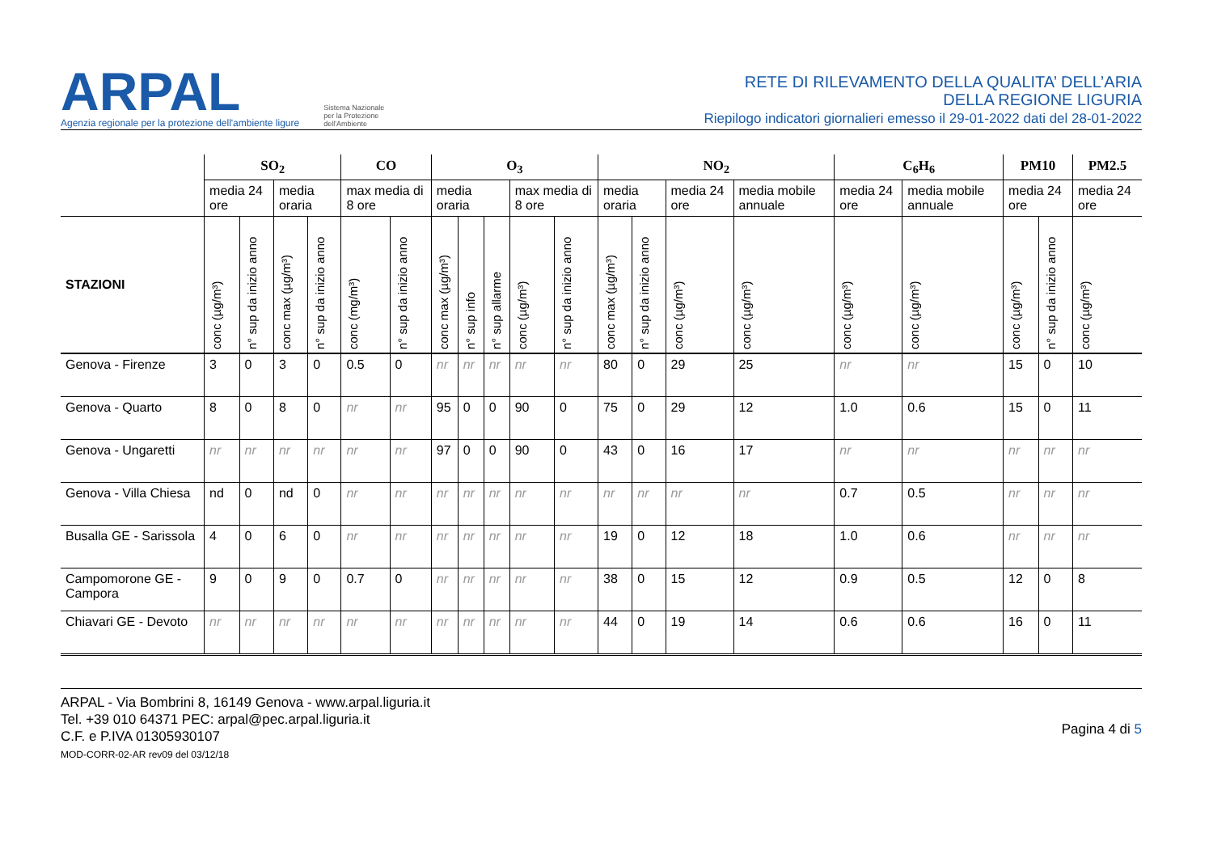ARPAL
Agenzia regionale per la protezione dell'ambiente ligure
Sistema Nazionale
per la Protezione
dell'Ambiente
RETE DI RILEVAMENTO DELLA QUALITA’ DELL’ARIA
DELLA REGIONE LIGURIA
Riepilogo indicatori giornalieri emesso il 29-01-2022 dati del 28-01-2022
| | SO<sub>2</sub> | | | | CO | | O<sub>3</sub> | | | | | NO<sub>2</sub> | | | | C<sub>6</sub>H<sub>6</sub> | | PM10 | | PM2.5 |
| --- | --- | --- | --- | --- | --- | --- | --- | --- | --- | --- | --- | --- | --- | --- | --- | --- | --- | --- | --- | --- |
| | media 24 ore | | media oraria | | max media di 8 ore | | media oraria | | | max media di 8 ore | | media oraria | | media 24 ore | media mobile annuale | media 24 ore | media mobile annuale | media 24 ore | | media 24 ore |
| STAZIONI | conc (µg/m³) | n° sup da inizio anno | conc max (µg/m³) | n° sup da inizio anno | conc (mg/m³) | n° sup da inizio anno | conc max (µg/m³) | n° sup info | n° sup allarme | conc (µg/m³) | n° sup da inizio anno | conc max (µg/m³) | n° sup da inizio anno | conc (µg/m³) | conc (µg/m³) | conc (µg/m³) | conc (µg/m³) | conc (µg/m³) | n° sup da inizio anno | conc (µg/m³) |
| Genova - Firenze | 3 | 0 | 3 | 0 | 0.5 | 0 | nr | nr | nr | nr | nr | 80 | 0 | 29 | 25 | nr | nr | 15 | 0 | 10 |
| Genova - Quarto | 8 | 0 | 8 | 0 | nr | nr | 95 | 0 | 0 | 90 | 0 | 75 | 0 | 29 | 12 | 1.0 | 0.6 | 15 | 0 | 11 |
| Genova - Ungaretti | nr | nr | nr | nr | nr | nr | 97 | 0 | 0 | 90 | 0 | 43 | 0 | 16 | 17 | nr | nr | nr | nr | nr |
| Genova - Villa Chiesa | nd | 0 | nd | 0 | nr | nr | nr | nr | nr | nr | nr | nr | nr | nr | nr | 0.7 | 0.5 | nr | nr | nr |
| Busalla GE - Sarissola | 4 | 0 | 6 | 0 | nr | nr | nr | nr | nr | nr | nr | 19 | 0 | 12 | 18 | 1.0 | 0.6 | nr | nr | nr |
| Campomorone GE - Campora | 9 | 0 | 9 | 0 | 0.7 | 0 | nr | nr | nr | nr | nr | 38 | 0 | 15 | 12 | 0.9 | 0.5 | 12 | 0 | 8 |
| Chiavari GE - Devoto | nr | nr | nr | nr | nr | nr | nr | nr | nr | nr | nr | 44 | 0 | 19 | 14 | 0.6 | 0.6 | 16 | 0 | 11 |
ARPAL - Via Bombrini 8, 16149 Genova - www.arpal.liguria.it
Tel. +39 010 64371 PEC: arpal@pec.arpal.liguria.it
C.F. e P.IVA 01305930107
MOD-CORR-02-AR rev09 del 03/12/18
Pagina 4 di 5